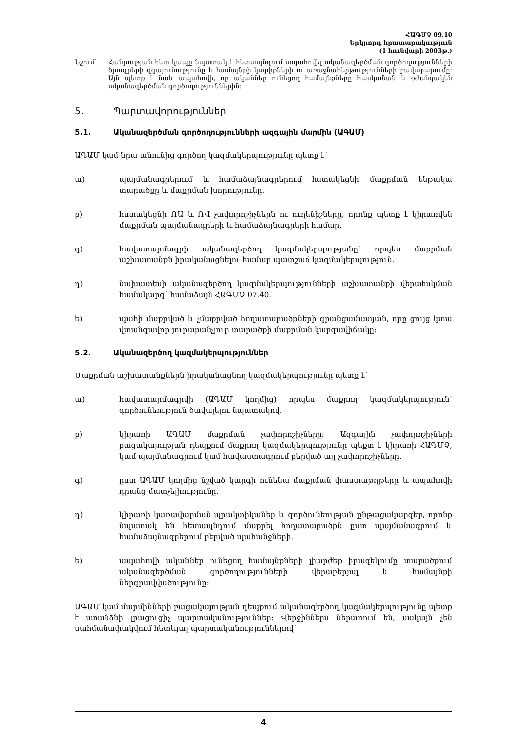ՀԱԳՄՉ 09.10
Երկրորդ հրատարակություն
(1 հունվարի 2003թ.)
Նշում՝ Հանրության հետ կապը նպատակ է հետապնդում ապահովել ականազերծման գործողությունների ծրագրերի զգայունությունը և համայնքի կարիքների ու առաջնահերթությունների բավարարումը: Այն պետք է նաև ապահովի, որ ականներ ունեցող համայնքները հասկանան և օժանդակեն ականազերծման գործողություններին:
5. Պարտավորություններ
5.1. Ականազերծման գործողությունների ազգային մարմին (ԱԳԱՄ)
ԱԳԱՄ կամ նրա անունից գործող կազմակերպությունը պետք է՝
ա) պայմանագրերում և համաձայնագրերում հստակեցնի մաքրման ենթակա տարածքը և մաքրման խորությունը.
բ) հստակեցնի ՌԱ և ՌՎ չափորոշիչներն ու ուղենիշները, որոնք պետք է կիրառվեն մաքրման պայմանագրերի և համաձայնագրերի համար.
գ) հավատարմագրի ականազերծող կազմակերպությանը՝ որպես մաքրման աշխատանքն իրականացնելու համար պատշաճ կազմակերպություն.
դ) նախատեսի ականազերծող կազմակերպությունների աշխատանքի վերահսկման համակարգ՝ համաձայն ՀԱԳՄՉ 07.40.
ե) պահի մաքրված և չմաքրված հողատարածքների գրանցամատյան, որը ցույց կտա վտանգավոր յուրաքանչյուր տարածքի մաքրման կարգավիճակը:
5.2. Ականազերծող կազմակերպություններ
Մաքրման աշխատանքներն իրականացնող կազմակերպությունը պետք է՝
ա) հավատարմագրվի (ԱԳԱՄ կողմից) որպես մաքրող կազմակերպություն՝ գործունեություն ծավալելու նպատակով.
բ) կիրառի ԱԳԱՄ մաքրման չափորոշիչները: Ազգային չափորոշիչների բացակայության դեպքում մաքրող կազմակերպությունը պեքտ է կիրառի ՀԱԳՄՉ, կամ պայմանագրում կամ հավաստագրում բերված այլ չափորոշիչները.
գ) ըստ ԱԳԱՄ կողմից նշված կարգի ունենա մաքրման փաստաթղթերը և ապահովի դրանց մատչելիությունը.
դ) կիրառի կառավարման պրակտիկաներ և գործունեության ընթացակարգեր, որոնք նպատակ են հետապնդում մաքրել հողատարածքն ըստ պայմանագրում և համաձայնագրերում բերված պահանջների.
ե) ապահովի ականներ ունեցող համայնքների լիարժեք իրազեկումը տարածքում ականազերծման գործողությունների վերաբերյալ և համայնքի ներգրավվածությունը:
ԱԳԱՄ կամ մարմինների բացակայության դեպքում ականազերծող կազմակերպությունը պետք է ստանձնի լրացուցիչ պարտականություններ: Վերջիններս ներառում են, սակայն չեն սահմանափակվում հետևյալ պարտականություններով՝
4